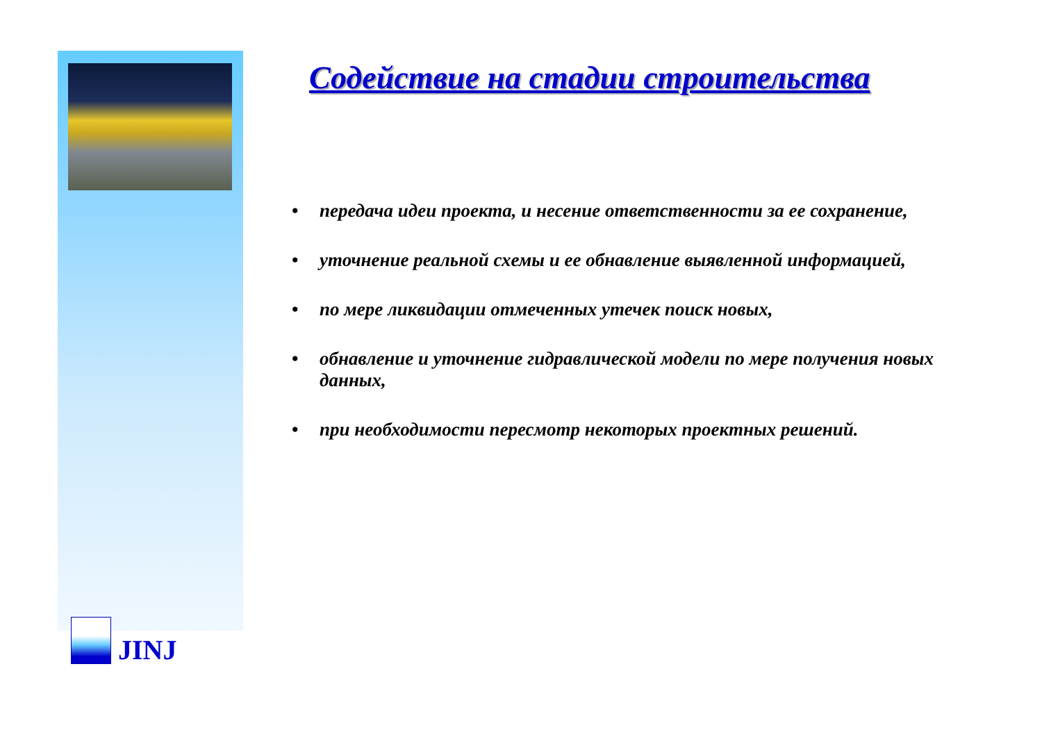JINJ
Содействие на стадии строительства
• передача идеи проекта, и несение ответственности за ее сохранение,
• уточнение реальной схемы и ее обнавление выявленной информацией,
• по мере ликвидации отмеченных утечек поиск новых,
• обнавление и уточнение гидравлической модели по мере получения новых данных,
• при необходимости пересмотр некоторых проектных решений.